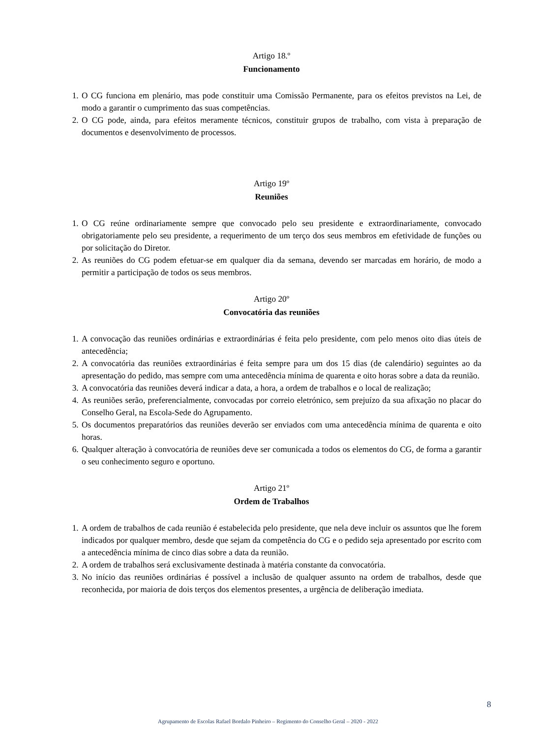Artigo 18.º
Funcionamento
1. O CG funciona em plenário, mas pode constituir uma Comissão Permanente, para os efeitos previstos na Lei, de modo a garantir o cumprimento das suas competências.
2. O CG pode, ainda, para efeitos meramente técnicos, constituir grupos de trabalho, com vista à preparação de documentos e desenvolvimento de processos.
Artigo 19º
Reuniões
1. O CG reúne ordinariamente sempre que convocado pelo seu presidente e extraordinariamente, convocado obrigatoriamente pelo seu presidente, a requerimento de um terço dos seus membros em efetividade de funções ou por solicitação do Diretor.
2. As reuniões do CG podem efetuar-se em qualquer dia da semana, devendo ser marcadas em horário, de modo a permitir a participação de todos os seus membros.
Artigo 20º
Convocatória das reuniões
1. A convocação das reuniões ordinárias e extraordinárias é feita pelo presidente, com pelo menos oito dias úteis de antecedência;
2. A convocatória das reuniões extraordinárias é feita sempre para um dos 15 dias (de calendário) seguintes ao da apresentação do pedido, mas sempre com uma antecedência mínima de quarenta e oito horas sobre a data da reunião.
3. A convocatória das reuniões deverá indicar a data, a hora, a ordem de trabalhos e o local de realização;
4. As reuniões serão, preferencialmente, convocadas por correio eletrónico, sem prejuízo da sua afixação no placar do Conselho Geral, na Escola-Sede do Agrupamento.
5. Os documentos preparatórios das reuniões deverão ser enviados com uma antecedência mínima de quarenta e oito horas.
6. Qualquer alteração à convocatória de reuniões deve ser comunicada a todos os elementos do CG, de forma a garantir o seu conhecimento seguro e oportuno.
Artigo 21º
Ordem de Trabalhos
1. A ordem de trabalhos de cada reunião é estabelecida pelo presidente, que nela deve incluir os assuntos que lhe forem indicados por qualquer membro, desde que sejam da competência do CG e o pedido seja apresentado por escrito com a antecedência mínima de cinco dias sobre a data da reunião.
2. A ordem de trabalhos será exclusivamente destinada à matéria constante da convocatória.
3. No início das reuniões ordinárias é possível a inclusão de qualquer assunto na ordem de trabalhos, desde que reconhecida, por maioria de dois terços dos elementos presentes, a urgência de deliberação imediata.
8
Agrupamento de Escolas Rafael Bordalo Pinheiro – Regimento do Conselho Geral – 2020 - 2022